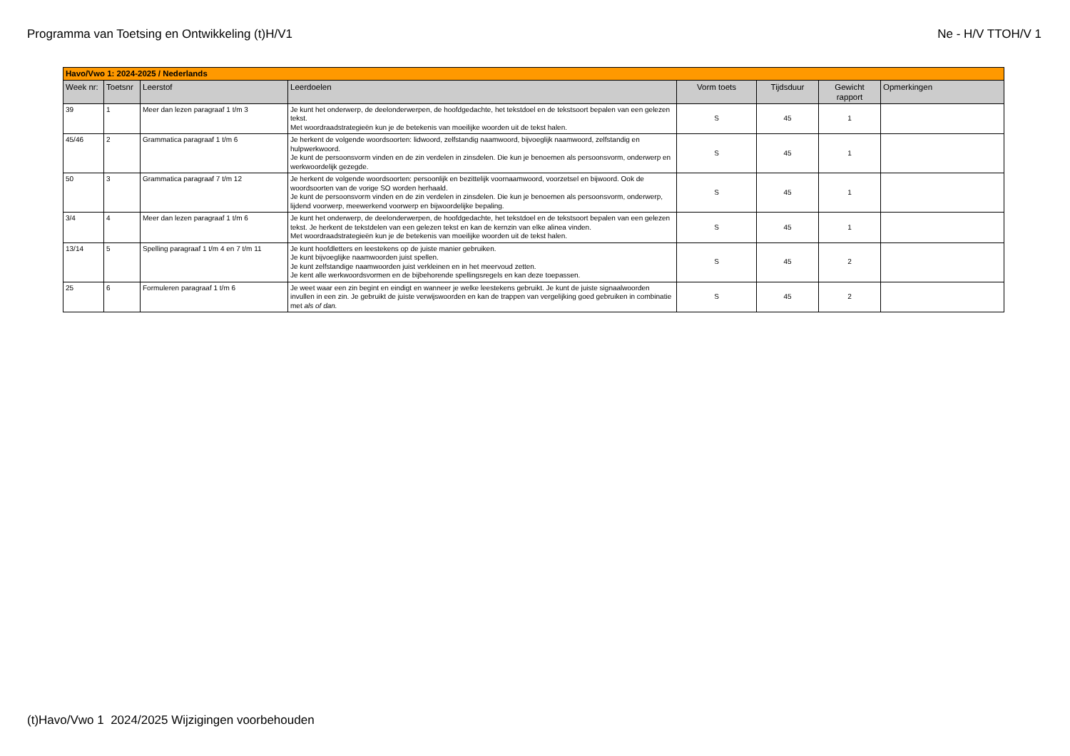Programma van Toetsing en Ontwikkeling (t)H/V1 Ne - H/V TTOH/V 1
| Havo/Vwo 1: 2024-2025 / Nederlands | | | | | | | |
| Week nr: | Toetsnr | Leerstof | Leerdoelen | Vorm toets | Tijdsduur | Gewicht rapport | Opmerkingen |
| 39 | 1 | Meer dan lezen paragraaf 1 t/m 3 | Je kunt het onderwerp, de deelonderwerpen, de hoofdgedachte, het tekstdoel en de tekstsoort bepalen van een gelezen tekst. Met woordraadstrategieën kun je de betekenis van moeilijke woorden uit de tekst halen. | S | 45 | 1 | |
| 45/46 | 2 | Grammatica paragraaf 1 t/m 6 | Je herkent de volgende woordsoorten: lidwoord, zelfstandig naamwoord, bijvoeglijk naamwoord, zelfstandig en hulpwerkwoord. Je kunt de persoonsvorm vinden en de zin verdelen in zinsdelen. Die kun je benoemen als persoonsvorm, onderwerp en werkwoordelijk gezegde. | S | 45 | 1 | |
| 50 | 3 | Grammatica paragraaf 7 t/m 12 | Je herkent de volgende woordsoorten: persoonlijk en bezittelijk voornaamwoord, voorzetsel en bijwoord. Ook de woordsoorten van de vorige SO worden herhaald. Je kunt de persoonsvorm vinden en de zin verdelen in zinsdelen. Die kun je benoemen als persoonsvorm, onderwerp, lijdend voorwerp, meewerkend voorwerp en bijwoordelijke bepaling. | S | 45 | 1 | |
| 3/4 | 4 | Meer dan lezen paragraaf 1 t/m 6 | Je kunt het onderwerp, de deelonderwerpen, de hoofdgedachte, het tekstdoel en de tekstsoort bepalen van een gelezen tekst. Je herkent de tekstdelen van een gelezen tekst en kan de kernzin van elke alinea vinden. Met woordraadstrategieën kun je de betekenis van moeilijke woorden uit de tekst halen. | S | 45 | 1 | |
| 13/14 | 5 | Spelling paragraaf 1 t/m 4 en 7 t/m 11 | Je kunt hoofdletters en leestekens op de juiste manier gebruiken. Je kunt bijvoeglijke naamwoorden juist spellen. Je kunt zelfstandige naamwoorden juist verkleinen en in het meervoud zetten. Je kent alle werkwoordsvormen en de bijbehorende spellingsregels en kan deze toepassen. | S | 45 | 2 | |
| 25 | 6 | Formuleren paragraaf 1 t/m 6 | Je weet waar een zin begint en eindigt en wanneer je welke leestekens gebruikt. Je kunt de juiste signaalwoorden invullen in een zin. Je gebruikt de juiste verwijswoorden en kan de trappen van vergelijking goed gebruiken in combinatie met als of dan. | S | 45 | 2 | |
(t)Havo/Vwo 1 2024/2025 Wijzigingen voorbehouden